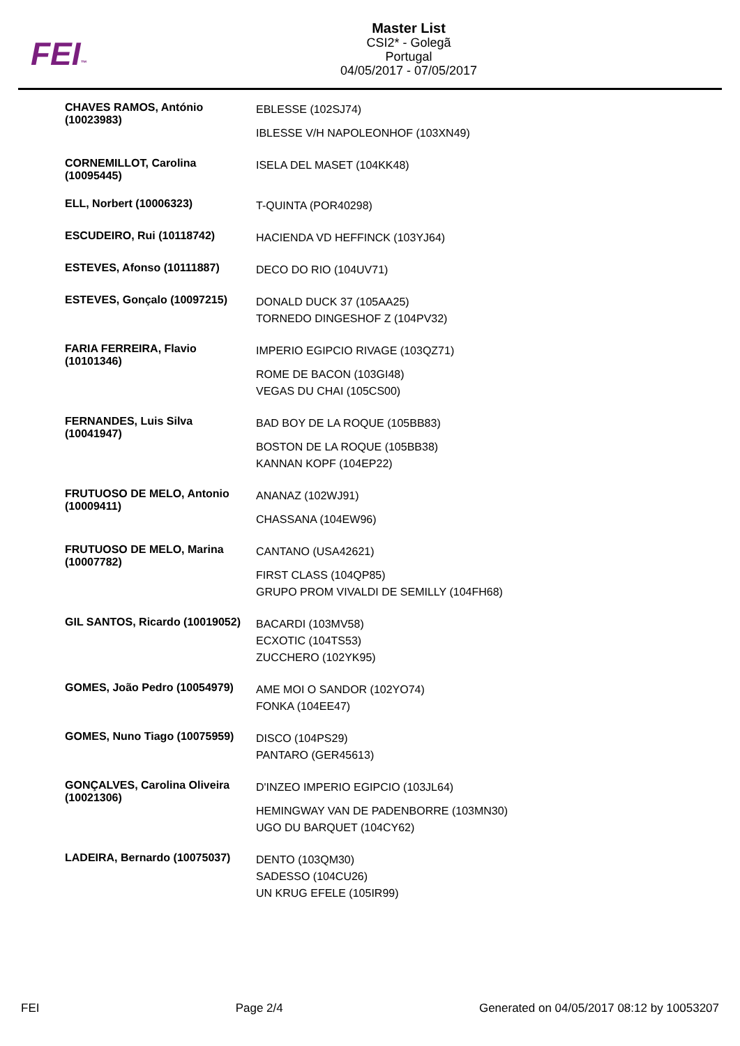FEI™
Master List
CSI2* - Golegã
Portugal
04/05/2017 - 07/05/2017
| CHAVES RAMOS, António (10023983) | EBLESSE (102SJ74) IBLESSE V/H NAPOLEONHOF (103XN49) |
| CORNEMILLOT, Carolina (10095445) | ISELA DEL MASET (104KK48) |
| ELL, Norbert (10006323) | T-QUINTA (POR40298) |
| ESCUDEIRO, Rui (10118742) | HACIENDA VD HEFFINCK (103YJ64) |
| ESTEVES, Afonso (10111887) | DECO DO RIO (104UV71) |
| ESTEVES, Gonçalo (10097215) | DONALD DUCK 37 (105AA25) TORNEDO DINGESHOF Z (104PV32) |
| FARIA FERREIRA, Flavio (10101346) | IMPERIO EGIPCIO RIVAGE (103QZ71) ROME DE BACON (103GI48) VEGAS DU CHAI (105CS00) |
| FERNANDES, Luis Silva (10041947) | BAD BOY DE LA ROQUE (105BB83) BOSTON DE LA ROQUE (105BB38) KANNAN KOPF (104EP22) |
| FRUTUOSO DE MELO, Antonio (10009411) | ANANAZ (102WJ91) CHASSANA (104EW96) |
| FRUTUOSO DE MELO, Marina (10007782) | CANTANO (USA42621) FIRST CLASS (104QP85) GRUPO PROM VIVALDI DE SEMILLY (104FH68) |
| GIL SANTOS, Ricardo (10019052) | BACARDI (103MV58) ECXOTIC (104TS53) ZUCCHERO (102YK95) |
| GOMES, João Pedro (10054979) | AME MOI O SANDOR (102YO74) FONKA (104EE47) |
| GOMES, Nuno Tiago (10075959) | DISCO (104PS29) PANTARO (GER45613) |
| GONÇALVES, Carolina Oliveira (10021306) | D'INZEO IMPERIO EGIPCIO (103JL64) HEMINGWAY VAN DE PADENBORRE (103MN30) UGO DU BARQUET (104CY62) |
| LADEIRA, Bernardo (10075037) | DENTO (103QM30) SADESSO (104CU26) UN KRUG EFELE (105IR99) |
FEI Page 2/4 Generated on 04/05/2017 08:12 by 10053207